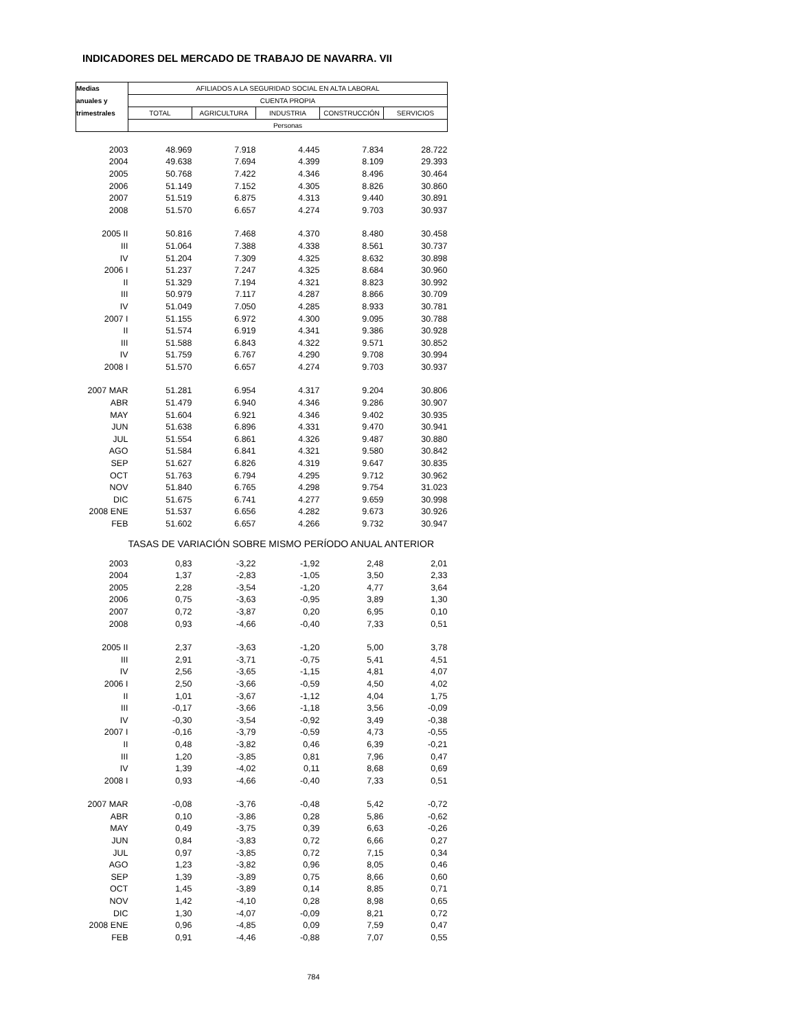INDICADORES DEL MERCADO DE TRABAJO DE NAVARRA. VII
| Medias | AFILIADOS A LA SEGURIDAD SOCIAL EN ALTA LABORAL | | | | |
| --- | --- | --- | --- | --- | --- |
| anuales y | CUENTA PROPIA | | | | |
| trimestrales | TOTAL | AGRICULTURA | INDUSTRIA | CONSTRUCCIÓN | SERVICIOS |
| | Personas | | | | |
| 2003 | 48.969 | 7.918 | 4.445 | 7.834 | 28.722 |
| 2004 | 49.638 | 7.694 | 4.399 | 8.109 | 29.393 |
| 2005 | 50.768 | 7.422 | 4.346 | 8.496 | 30.464 |
| 2006 | 51.149 | 7.152 | 4.305 | 8.826 | 30.860 |
| 2007 | 51.519 | 6.875 | 4.313 | 9.440 | 30.891 |
| 2008 | 51.570 | 6.657 | 4.274 | 9.703 | 30.937 |
| 2005 II | 50.816 | 7.468 | 4.370 | 8.480 | 30.458 |
| III | 51.064 | 7.388 | 4.338 | 8.561 | 30.737 |
| IV | 51.204 | 7.309 | 4.325 | 8.632 | 30.898 |
| 2006 I | 51.237 | 7.247 | 4.325 | 8.684 | 30.960 |
| II | 51.329 | 7.194 | 4.321 | 8.823 | 30.992 |
| III | 50.979 | 7.117 | 4.287 | 8.866 | 30.709 |
| IV | 51.049 | 7.050 | 4.285 | 8.933 | 30.781 |
| 2007 I | 51.155 | 6.972 | 4.300 | 9.095 | 30.788 |
| II | 51.574 | 6.919 | 4.341 | 9.386 | 30.928 |
| III | 51.588 | 6.843 | 4.322 | 9.571 | 30.852 |
| IV | 51.759 | 6.767 | 4.290 | 9.708 | 30.994 |
| 2008 I | 51.570 | 6.657 | 4.274 | 9.703 | 30.937 |
| 2007 MAR | 51.281 | 6.954 | 4.317 | 9.204 | 30.806 |
| ABR | 51.479 | 6.940 | 4.346 | 9.286 | 30.907 |
| MAY | 51.604 | 6.921 | 4.346 | 9.402 | 30.935 |
| JUN | 51.638 | 6.896 | 4.331 | 9.470 | 30.941 |
| JUL | 51.554 | 6.861 | 4.326 | 9.487 | 30.880 |
| AGO | 51.584 | 6.841 | 4.321 | 9.580 | 30.842 |
| SEP | 51.627 | 6.826 | 4.319 | 9.647 | 30.835 |
| OCT | 51.763 | 6.794 | 4.295 | 9.712 | 30.962 |
| NOV | 51.840 | 6.765 | 4.298 | 9.754 | 31.023 |
| DIC | 51.675 | 6.741 | 4.277 | 9.659 | 30.998 |
| 2008 ENE | 51.537 | 6.656 | 4.282 | 9.673 | 30.926 |
| FEB | 51.602 | 6.657 | 4.266 | 9.732 | 30.947 |
| | TASAS DE VARIACIÓN SOBRE MISMO PERÍODO ANUAL ANTERIOR | | | | |
| 2003 | 0,83 | -3,22 | -1,92 | 2,48 | 2,01 |
| 2004 | 1,37 | -2,83 | -1,05 | 3,50 | 2,33 |
| 2005 | 2,28 | -3,54 | -1,20 | 4,77 | 3,64 |
| 2006 | 0,75 | -3,63 | -0,95 | 3,89 | 1,30 |
| 2007 | 0,72 | -3,87 | 0,20 | 6,95 | 0,10 |
| 2008 | 0,93 | -4,66 | -0,40 | 7,33 | 0,51 |
| 2005 II | 2,37 | -3,63 | -1,20 | 5,00 | 3,78 |
| III | 2,91 | -3,71 | -0,75 | 5,41 | 4,51 |
| IV | 2,56 | -3,65 | -1,15 | 4,81 | 4,07 |
| 2006 I | 2,50 | -3,66 | -0,59 | 4,50 | 4,02 |
| II | 1,01 | -3,67 | -1,12 | 4,04 | 1,75 |
| III | -0,17 | -3,66 | -1,18 | 3,56 | -0,09 |
| IV | -0,30 | -3,54 | -0,92 | 3,49 | -0,38 |
| 2007 I | -0,16 | -3,79 | -0,59 | 4,73 | -0,55 |
| II | 0,48 | -3,82 | 0,46 | 6,39 | -0,21 |
| III | 1,20 | -3,85 | 0,81 | 7,96 | 0,47 |
| IV | 1,39 | -4,02 | 0,11 | 8,68 | 0,69 |
| 2008 I | 0,93 | -4,66 | -0,40 | 7,33 | 0,51 |
| 2007 MAR | -0,08 | -3,76 | -0,48 | 5,42 | -0,72 |
| ABR | 0,10 | -3,86 | 0,28 | 5,86 | -0,62 |
| MAY | 0,49 | -3,75 | 0,39 | 6,63 | -0,26 |
| JUN | 0,84 | -3,83 | 0,72 | 6,66 | 0,27 |
| JUL | 0,97 | -3,85 | 0,72 | 7,15 | 0,34 |
| AGO | 1,23 | -3,82 | 0,96 | 8,05 | 0,46 |
| SEP | 1,39 | -3,89 | 0,75 | 8,66 | 0,60 |
| OCT | 1,45 | -3,89 | 0,14 | 8,85 | 0,71 |
| NOV | 1,42 | -4,10 | 0,28 | 8,98 | 0,65 |
| DIC | 1,30 | -4,07 | -0,09 | 8,21 | 0,72 |
| 2008 ENE | 0,96 | -4,85 | 0,09 | 7,59 | 0,47 |
| FEB | 0,91 | -4,46 | -0,88 | 7,07 | 0,55 |
| 784 | | | | | |